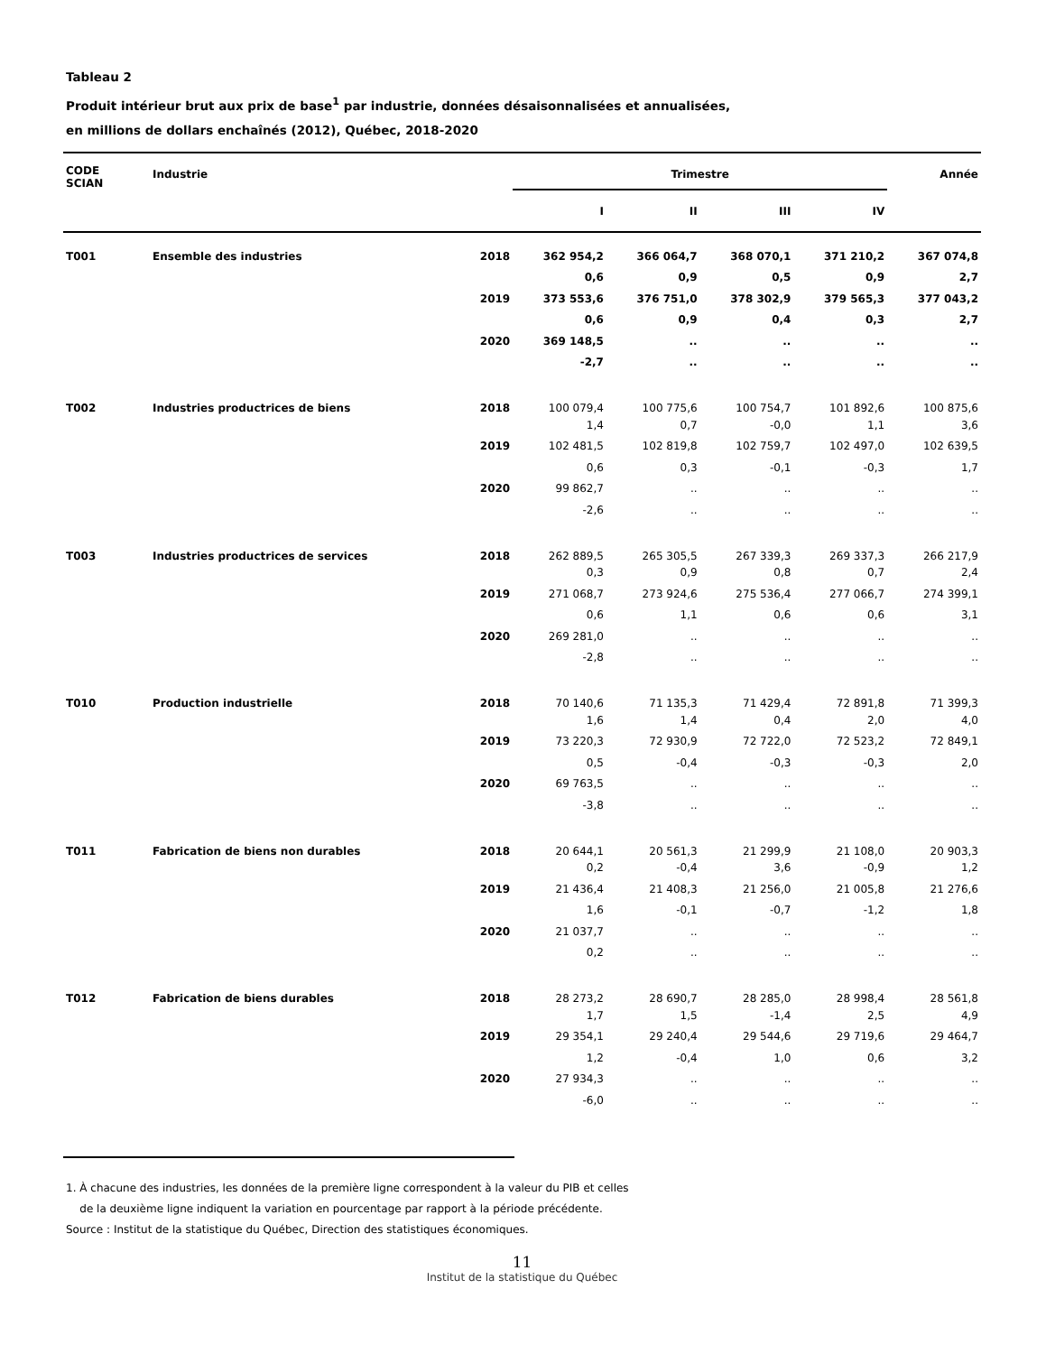Tableau 2
Produit intérieur brut aux prix de base<sup>1</sup> par industrie, données désaisonnalisées et annualisées,
en millions de dollars enchaînés (2012), Québec, 2018-2020
| CODE SCIAN | Industrie | | Trimestre | | | | Année |
| --- | --- | --- | --- | --- | --- | --- | --- |
| | | | I | II | III | IV | |
| T001 | Ensemble des industries | 2018 | 362 954,2 | 366 064,7 | 368 070,1 | 371 210,2 | 367 074,8 |
| | | | 0,6 | 0,9 | 0,5 | 0,9 | 2,7 |
| | | 2019 | 373 553,6 | 376 751,0 | 378 302,9 | 379 565,3 | 377 043,2 |
| | | | 0,6 | 0,9 | 0,4 | 0,3 | 2,7 |
| | | 2020 | 369 148,5 | .. | .. | .. | .. |
| | | | -2,7 | .. | .. | .. | .. |
| T002 | Industries productrices de biens | 2018 | 100 079,4 | 100 775,6 | 100 754,7 | 101 892,6 | 100 875,6 |
| | | | 1,4 | 0,7 | -0,0 | 1,1 | 3,6 |
| | | 2019 | 102 481,5 | 102 819,8 | 102 759,7 | 102 497,0 | 102 639,5 |
| | | | 0,6 | 0,3 | -0,1 | -0,3 | 1,7 |
| | | 2020 | 99 862,7 | .. | .. | .. | .. |
| | | | -2,6 | .. | .. | .. | .. |
| T003 | Industries productrices de services | 2018 | 262 889,5 | 265 305,5 | 267 339,3 | 269 337,3 | 266 217,9 |
| | | | 0,3 | 0,9 | 0,8 | 0,7 | 2,4 |
| | | 2019 | 271 068,7 | 273 924,6 | 275 536,4 | 277 066,7 | 274 399,1 |
| | | | 0,6 | 1,1 | 0,6 | 0,6 | 3,1 |
| | | 2020 | 269 281,0 | .. | .. | .. | .. |
| | | | -2,8 | .. | .. | .. | .. |
| T010 | Production industrielle | 2018 | 70 140,6 | 71 135,3 | 71 429,4 | 72 891,8 | 71 399,3 |
| | | | 1,6 | 1,4 | 0,4 | 2,0 | 4,0 |
| | | 2019 | 73 220,3 | 72 930,9 | 72 722,0 | 72 523,2 | 72 849,1 |
| | | | 0,5 | -0,4 | -0,3 | -0,3 | 2,0 |
| | | 2020 | 69 763,5 | .. | .. | .. | .. |
| | | | -3,8 | .. | .. | .. | .. |
| T011 | Fabrication de biens non durables | 2018 | 20 644,1 | 20 561,3 | 21 299,9 | 21 108,0 | 20 903,3 |
| | | | 0,2 | -0,4 | 3,6 | -0,9 | 1,2 |
| | | 2019 | 21 436,4 | 21 408,3 | 21 256,0 | 21 005,8 | 21 276,6 |
| | | | 1,6 | -0,1 | -0,7 | -1,2 | 1,8 |
| | | 2020 | 21 037,7 | .. | .. | .. | .. |
| | | | 0,2 | .. | .. | .. | .. |
| T012 | Fabrication de biens durables | 2018 | 28 273,2 | 28 690,7 | 28 285,0 | 28 998,4 | 28 561,8 |
| | | | 1,7 | 1,5 | -1,4 | 2,5 | 4,9 |
| | | 2019 | 29 354,1 | 29 240,4 | 29 544,6 | 29 719,6 | 29 464,7 |
| | | | 1,2 | -0,4 | 1,0 | 0,6 | 3,2 |
| | | 2020 | 27 934,3 | .. | .. | .. | .. |
| | | | -6,0 | .. | .. | .. | .. |
1. À chacune des industries, les données de la première ligne correspondent à la valeur du PIB et celles
de la deuxième ligne indiquent la variation en pourcentage par rapport à la période précédente.
Source : Institut de la statistique du Québec, Direction des statistiques économiques.
11
Institut de la statistique du Québec